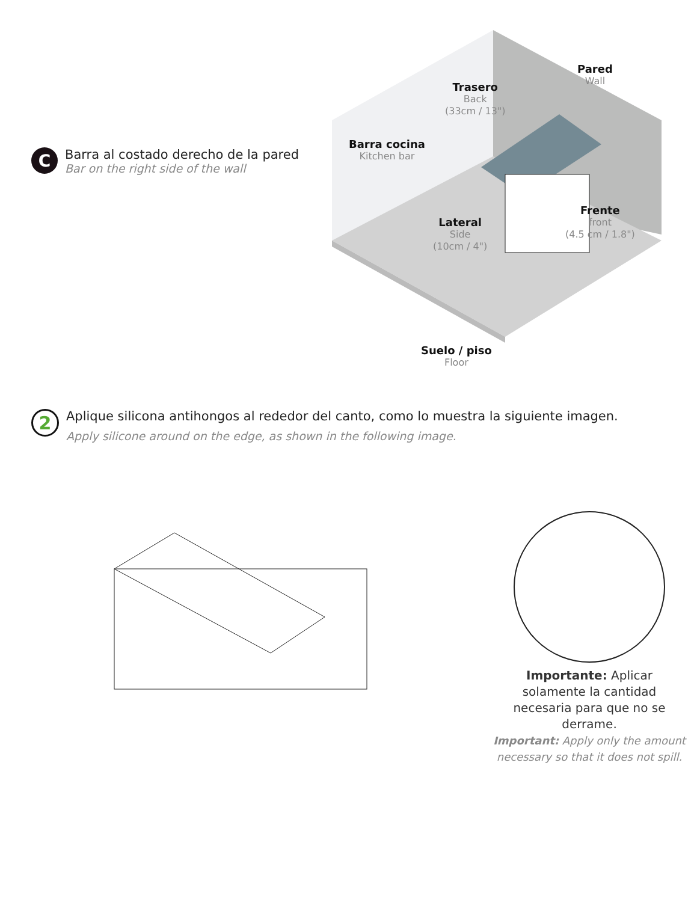C
Barra al costado derecho de la pared
Bar on the right side of the wall
Pared
Wall
Trasero
Back
(33cm / 13")
Barra cocina
Kitchen bar
Lateral
Side
(10cm / 4")
Frente
front
(4.5 cm / 1.8")
Suelo / piso
Floor
2
Aplique silicona antihongos al rededor del canto, como lo muestra la siguiente imagen.
Apply silicone around on the edge, as shown in the following image.
Importante: Aplicar solamente la cantidad necesaria para que no se derrame.
Important: Apply only the amount necessary so that it does not spill.